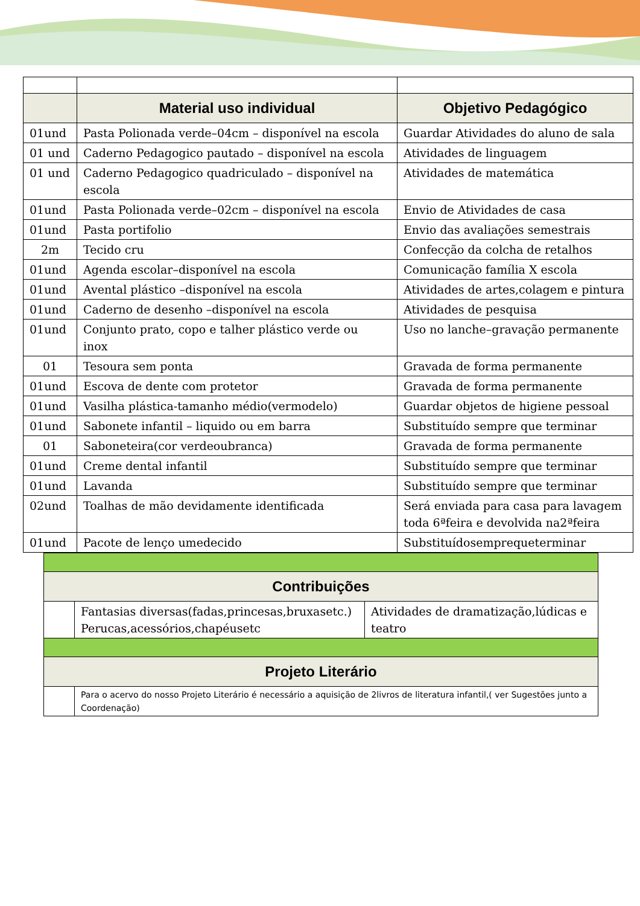| | Material uso individual | Objetivo Pedagógico |
| --- | --- | --- |
| 01und | Pasta Polionada verde–04cm – disponível na escola | Guardar Atividades do aluno de sala |
| 01 und | Caderno Pedagogico pautado – disponível na escola | Atividades de linguagem |
| 01 und | Caderno Pedagogico quadriculado – disponível na escola | Atividades de matemática |
| 01und | Pasta Polionada verde–02cm – disponível na escola | Envio de Atividades de casa |
| 01und | Pasta portifolio | Envio das avaliações semestrais |
| 2m | Tecido cru | Confecção da colcha de retalhos |
| 01und | Agenda escolar–disponível na escola | Comunicação família X escola |
| 01und | Avental plástico –disponível na escola | Atividades de artes,colagem e pintura |
| 01und | Caderno de desenho –disponível na escola | Atividades de pesquisa |
| 01und | Conjunto prato, copo e talher plástico verde ou inox | Uso no lanche–gravação permanente |
| 01 | Tesoura sem ponta | Gravada de forma permanente |
| 01und | Escova de dente com protetor | Gravada de forma permanente |
| 01und | Vasilha plástica-tamanho médio(vermodelo) | Guardar objetos de higiene pessoal |
| 01und | Sabonete infantil – liquido ou em barra | Substituído sempre que terminar |
| 01 | Saboneteira(cor verdeoubranca) | Gravada de forma permanente |
| 01und | Creme dental infantil | Substituído sempre que terminar |
| 01und | Lavanda | Substituído sempre que terminar |
| 02und | Toalhas de mão devidamente identificada | Será enviada para casa para lavagem toda 6ªfeira e devolvida na2ªfeira |
| 01und | Pacote de lenço umedecido | Substituídosemprequeterminar |
| Contribuições | | |
| --- | --- | --- |
| | Fantasias diversas(fadas,princesas,bruxasetc.) Perucas,acessórios,chapéusetc | Atividades de dramatização,lúdicas e teatro |
| Projeto Literário | | |
| | Para o acervo do nosso Projeto Literário é necessário a aquisição de 2livros de literatura infantil,( ver Sugestões junto a Coordenação) | |